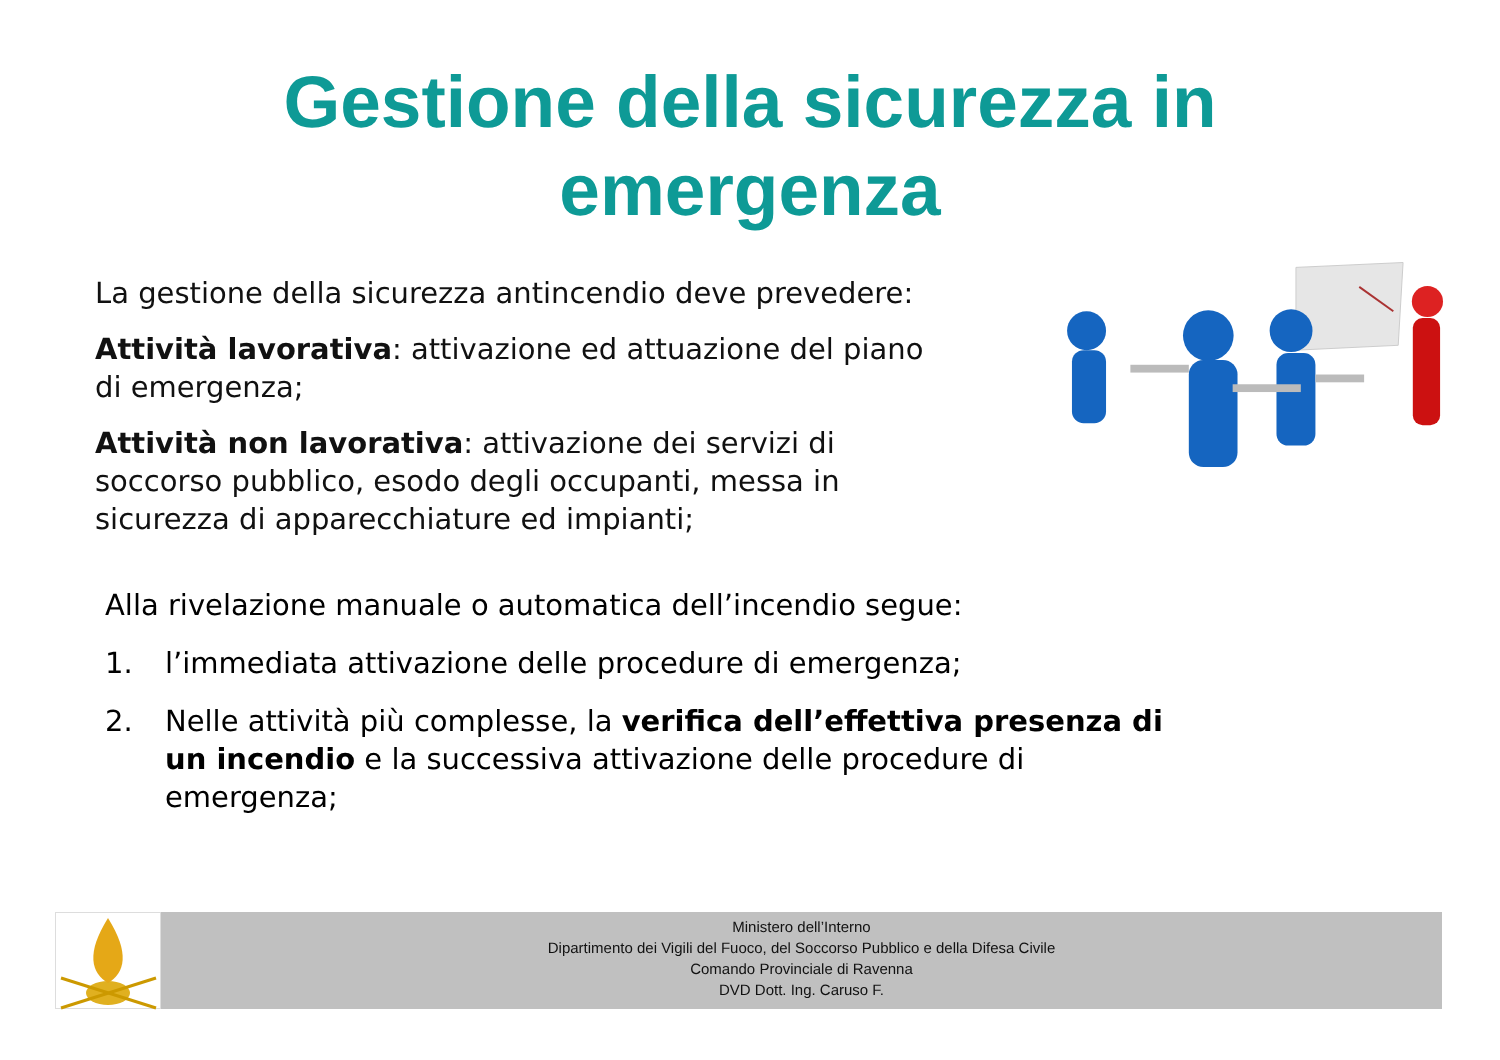Gestione della sicurezza in
emergenza
La gestione della sicurezza antincendio deve prevedere:
Attività lavorativa: attivazione ed attuazione del piano di emergenza;
Attività non lavorativa: attivazione dei servizi di soccorso pubblico, esodo degli occupanti, messa in sicurezza di apparecchiature ed impianti;
Alla rivelazione manuale o automatica dell’incendio segue:
1. l’immediata attivazione delle procedure di emergenza;
2. Nelle attività più complesse, la verifica dell’effettiva presenza di un incendio e la successiva attivazione delle procedure di emergenza;
Ministero dell’Interno
Dipartimento dei Vigili del Fuoco, del Soccorso Pubblico e della Difesa Civile
Comando Provinciale di Ravenna
DVD Dott. Ing. Caruso F.